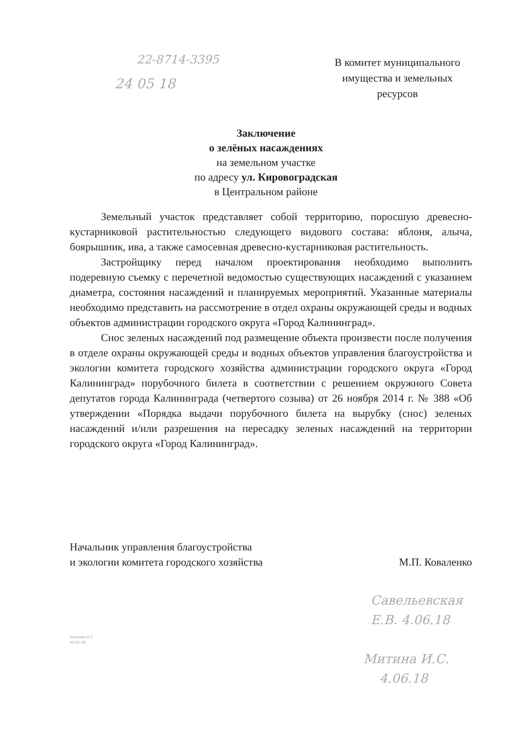22-8714-3395
24 05 18
В комитет муниципального имущества и земельных ресурсов
Заключение
о зелёных насаждениях
на земельном участке
по адресу ул. Кировоградская
в Центральном районе
Земельный участок представляет собой территорию, поросшую древесно-кустарниковой растительностью следующего видового состава: яблоня, алыча, боярышник, ива, а также самосевная древесно-кустарниковая растительность.
Застройщику перед началом проектирования необходимо выполнить подеревную съемку с перечетной ведомостью существующих насаждений с указанием диаметра, состояния насаждений и планируемых мероприятий. Указанные материалы необходимо представить на рассмотрение в отдел охраны окружающей среды и водных объектов администрации городского округа «Город Калининград».
Снос зеленых насаждений под размещение объекта произвести после получения в отделе охраны окружающей среды и водных объектов управления благоустройства и экологии комитета городского хозяйства администрации городского округа «Город Калининград» порубочного билета в соответствии с решением окружного Совета депутатов города Калининграда (четвертого созыва) от 26 ноября 2014 г. № 388 «Об утверждении «Порядка выдачи порубочного билета на вырубку (снос) зеленых насаждений и/или разрешения на пересадку зеленых насаждений на территории городского округа «Город Калининград».
Начальник управления благоустройства
и экологии комитета городского хозяйства
М.П. Коваленко
Савельевская
Е.В. 4.06.18
Митина И.С.
4.06.18
Малкова И.С
92-34-48